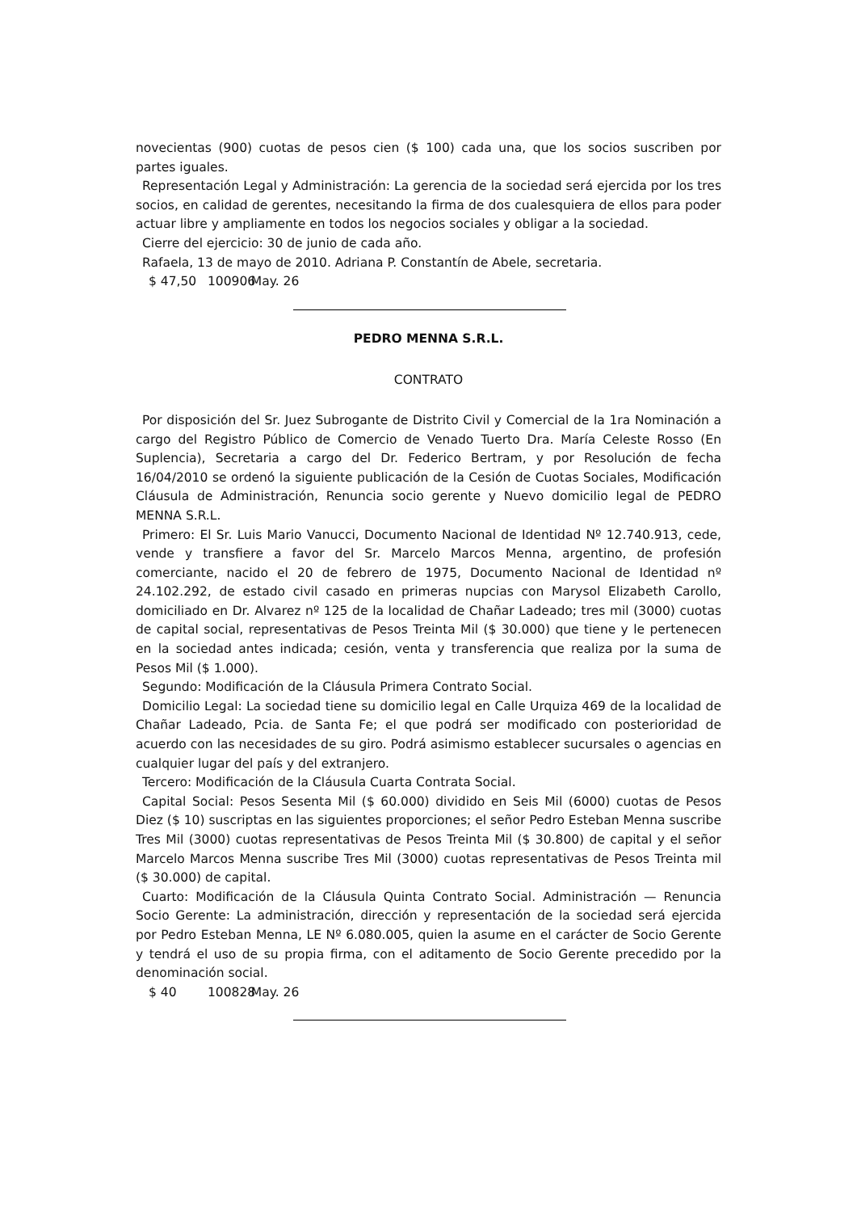novecientas (900) cuotas de pesos cien ($ 100) cada una, que los socios suscriben por partes iguales.
Representación Legal y Administración: La gerencia de la sociedad será ejercida por los tres socios, en calidad de gerentes, necesitando la firma de dos cualesquiera de ellos para poder actuar libre y ampliamente en todos los negocios sociales y obligar a la sociedad.
Cierre del ejercicio: 30 de junio de cada año.
Rafaela, 13 de mayo de 2010. Adriana P. Constantín de Abele, secretaria.
$ 47,50 100906 May. 26
PEDRO MENNA S.R.L.
CONTRATO
Por disposición del Sr. Juez Subrogante de Distrito Civil y Comercial de la 1ra Nominación a cargo del Registro Público de Comercio de Venado Tuerto Dra. María Celeste Rosso (En Suplencia), Secretaria a cargo del Dr. Federico Bertram, y por Resolución de fecha 16/04/2010 se ordenó la siguiente publicación de la Cesión de Cuotas Sociales, Modificación Cláusula de Administración, Renuncia socio gerente y Nuevo domicilio legal de PEDRO MENNA S.R.L.
Primero: El Sr. Luis Mario Vanucci, Documento Nacional de Identidad Nº 12.740.913, cede, vende y transfiere a favor del Sr. Marcelo Marcos Menna, argentino, de profesión comerciante, nacido el 20 de febrero de 1975, Documento Nacional de Identidad nº 24.102.292, de estado civil casado en primeras nupcias con Marysol Elizabeth Carollo, domiciliado en Dr. Alvarez nº 125 de la localidad de Chañar Ladeado; tres mil (3000) cuotas de capital social, representativas de Pesos Treinta Mil ($ 30.000) que tiene y le pertenecen en la sociedad antes indicada; cesión, venta y transferencia que realiza por la suma de Pesos Mil ($ 1.000).
Segundo: Modificación de la Cláusula Primera Contrato Social.
Domicilio Legal: La sociedad tiene su domicilio legal en Calle Urquiza 469 de la localidad de Chañar Ladeado, Pcia. de Santa Fe; el que podrá ser modificado con posterioridad de acuerdo con las necesidades de su giro. Podrá asimismo establecer sucursales o agencias en cualquier lugar del país y del extranjero.
Tercero: Modificación de la Cláusula Cuarta Contrata Social.
Capital Social: Pesos Sesenta Mil ($ 60.000) dividido en Seis Mil (6000) cuotas de Pesos Diez ($ 10) suscriptas en las siguientes proporciones; el señor Pedro Esteban Menna suscribe Tres Mil (3000) cuotas representativas de Pesos Treinta Mil ($ 30.800) de capital y el señor Marcelo Marcos Menna suscribe Tres Mil (3000) cuotas representativas de Pesos Treinta mil ($ 30.000) de capital.
Cuarto: Modificación de la Cláusula Quinta Contrato Social. Administración — Renuncia Socio Gerente: La administración, dirección y representación de la sociedad será ejercida por Pedro Esteban Menna, LE Nº 6.080.005, quien la asume en el carácter de Socio Gerente y tendrá el uso de su propia firma, con el aditamento de Socio Gerente precedido por la denominación social.
$ 40 100828 May. 26